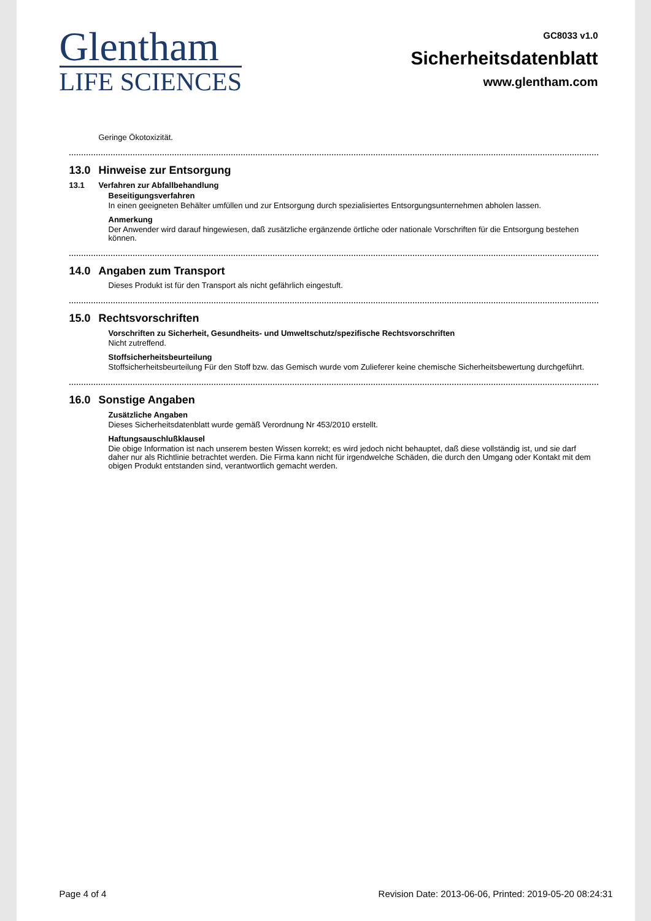Glentham
LIFE SCIENCES
GC8033 v1.0
Sicherheitsdatenblatt
www.glentham.com
Geringe Ökotoxizität.
13.0 Hinweise zur Entsorgung
13.1 Verfahren zur Abfallbehandlung
Beseitigungsverfahren
In einen geeigneten Behälter umfüllen und zur Entsorgung durch spezialisiertes Entsorgungsunternehmen abholen lassen.
Anmerkung
Der Anwender wird darauf hingewiesen, daß zusätzliche ergänzende örtliche oder nationale Vorschriften für die Entsorgung bestehen können.
14.0 Angaben zum Transport
Dieses Produkt ist für den Transport als nicht gefährlich eingestuft.
15.0 Rechtsvorschriften
Vorschriften zu Sicherheit, Gesundheits- und Umweltschutz/spezifische Rechtsvorschriften
Nicht zutreffend.
Stoffsicherheitsbeurteilung
Stoffsicherheitsbeurteilung Für den Stoff bzw. das Gemisch wurde vom Zulieferer keine chemische Sicherheitsbewertung durchgeführt.
16.0 Sonstige Angaben
Zusätzliche Angaben
Dieses Sicherheitsdatenblatt wurde gemäß Verordnung Nr 453/2010 erstellt.
Haftungsauschlußklausel
Die obige Information ist nach unserem besten Wissen korrekt; es wird jedoch nicht behauptet, daß diese vollständig ist, und sie darf daher nur als Richtlinie betrachtet werden. Die Firma kann nicht für irgendwelche Schäden, die durch den Umgang oder Kontakt mit dem obigen Produkt entstanden sind, verantwortlich gemacht werden.
Page 4 of 4 Revision Date: 2013-06-06, Printed: 2019-05-20 08:24:31